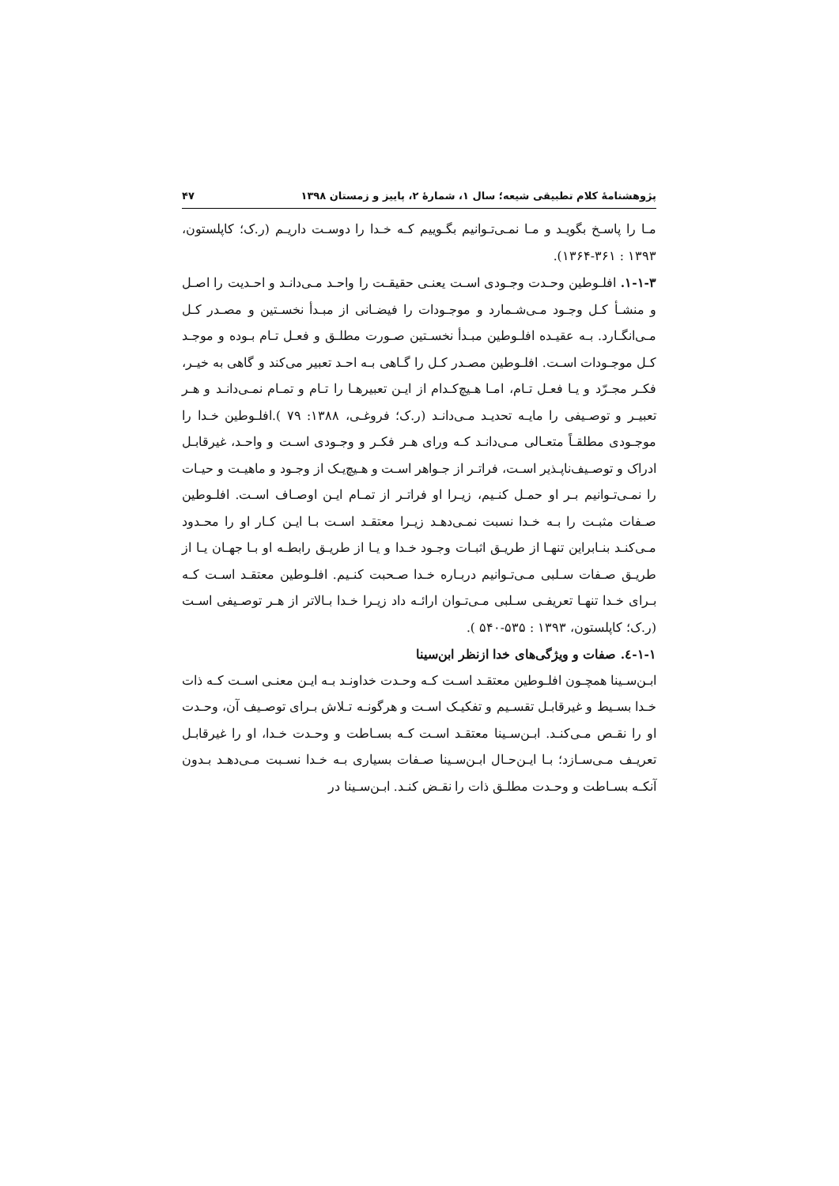پژوهشنامۀ کلام تطبیقی شیعه؛ سال ۱، شمارۀ ۲، پاییز و زمستان ۱۳۹۸ ۴۷
مـا را پاسـخ بگویـد و مـا نمـی‌تـوانیم بگـوییم کـه خـدا را دوسـت داریـم (ر.ک؛ کاپلستون، ۱۳۹۳ : ۳۶۱-۱۳۶۴).
۱-۱-۳. افلـوطین وحـدت وجـودی اسـت یعنـی حقیقـت را واحـد مـی‌دانـد و احـدیت را اصـل و منشـأ کـل وجـود مـی‌شـمارد و موجـودات را فیضـانی از مبـدأ نخسـتین و مصـدر کـل مـی‌انگـارد. بـه عقیـده افلـوطین مبـدأ نخسـتین صـورت مطلـق و فعـل تـام بـوده و موجـد کـل موجـودات اسـت. افلـوطین مصـدر کـل را گـاهی بـه احـد تعبیر می‌کند و گاهی به خیـر، فکـر مجـرّد و یـا فعـل تـام، امـا هـیچ‌کـدام از ایـن تعبیرهـا را تـام و تمـام نمـی‌دانـد و هـر تعبیـر و توصـیفی را مایـه تحدیـد مـی‌دانـد (ر.ک؛ فروغـی، ۱۳۸۸: ۷۹ ).افلـوطین خـدا را موجـودی مطلقـاً متعـالی مـی‌دانـد کـه ورای هـر فکـر و وجـودی اسـت و واحـد، غیرقابـل ادراک و توصـیف‌ناپـذیر اسـت، فراتـر از جـواهر اسـت و هـیچ‌یـک از وجـود و ماهیـت و حیـات را نمـی‌تـوانیم بـر او حمـل کنـیم، زیـرا او فراتـر از تمـام ایـن اوصـاف اسـت. افلـوطین صـفات مثبـت را بـه خـدا نسبت نمـی‌دهـد زیـرا معتقـد اسـت بـا ایـن کـار او را محـدود مـی‌کنـد بنـابراین تنهـا از طریـق اثبـات وجـود خـدا و یـا از طریـق رابطـه او بـا جهـان یـا از طریـق صـفات سـلبی مـی‌تـوانیم دربـاره خـدا صـحبت کنـیم. افلـوطین معتقـد اسـت کـه بـرای خـدا تنهـا تعریفـی سـلبی مـی‌تـوان ارائـه داد زیـرا خـدا بـالاتر از هـر توصـیفی اسـت (ر.ک؛ کاپلستون، ۱۳۹۳ : ۵۳۵-۵۴۰ ).
۱-۱-٤. صفات و ویژگی‌های خدا ازنظر ابن‌سینا
ابـن‌سـینا همچـون افلـوطین معتقـد اسـت کـه وحـدت خداونـد بـه ایـن معنـی اسـت کـه ذات خـدا بسـیط و غیرقابـل تقسـیم و تفکیـک اسـت و هرگونـه تـلاش بـرای توصـیف آن، وحـدت او را نقـص مـی‌کنـد. ابـن‌سـینا معتقـد اسـت کـه بسـاطت و وحـدت خـدا، او را غیرقابـل تعریـف مـی‌سـازد؛ بـا ایـن‌حـال ابـن‌سـینا صـفات بسیاری بـه خـدا نسـبت مـی‌دهـد بـدون آنکـه بسـاطت و وحـدت مطلـق ذات را نقـض کنـد. ابـن‌سـینا در